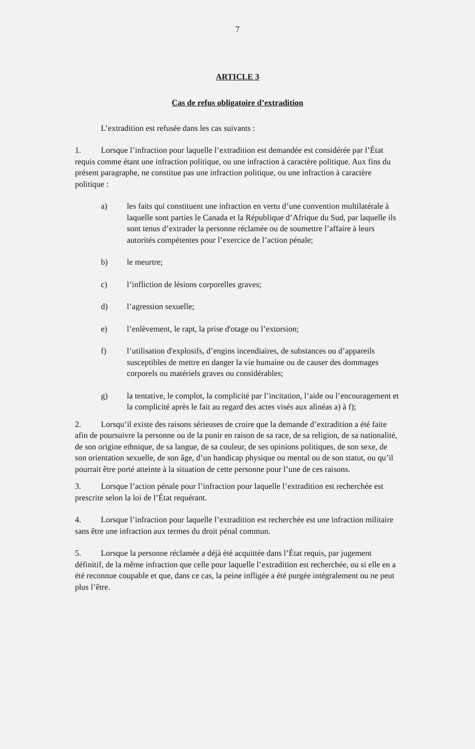7
ARTICLE 3
Cas de refus obligatoire d’extradition
L’extradition est refusée dans les cas suivants :
1. Lorsque l’infraction pour laquelle l’extradition est demandée est considérée par l’État requis comme étant une infraction politique, ou une infraction à caractère politique. Aux fins du présent paragraphe, ne constitue pas une infraction politique, ou une infraction à caractère politique :
a) les faits qui constituent une infraction en vertu d’une convention multilatérale à laquelle sont parties le Canada et la République d’Afrique du Sud, par laquelle ils sont tenus d’extrader la personne réclamée ou de soumettre l’affaire à leurs autorités compétentes pour l’exercice de l’action pénale;
b) le meurtre;
c) l’infliction de lésions corporelles graves;
d) l’agression sexuelle;
e) l’enlèvement, le rapt, la prise d'otage ou l’extorsion;
f) l’utilisation d'explosifs, d’engins incendiaires, de substances ou d’appareils susceptibles de mettre en danger la vie humaine ou de causer des dommages corporels ou matériels graves ou considérables;
g) la tentative, le complot, la complicité par l’incitation, l’aide ou l’encouragement et la complicité après le fait au regard des actes visés aux alinéas a) à f);
2. Lorsqu’il existe des raisons sérieuses de croire que la demande d’extradition a été faite afin de poursuivre la personne ou de la punir en raison de sa race, de sa religion, de sa nationalité, de son origine ethnique, de sa langue, de sa couleur, de ses opinions politiques, de son sexe, de son orientation sexuelle, de son âge, d’un handicap physique ou mental ou de son statut, ou qu’il pourrait être porté atteinte à la situation de cette personne pour l’une de ces raisons.
3. Lorsque l’action pénale pour l’infraction pour laquelle l’extradition est recherchée est prescrite selon la loi de l’État requérant.
4. Lorsque l’infraction pour laquelle l’extradition est recherchée est une infraction militaire sans être une infraction aux termes du droit pénal commun.
5. Lorsque la personne réclamée a déjà été acquittée dans l’État requis, par jugement définitif, de la même infraction que celle pour laquelle l’extradition est recherchée, ou si elle en a été reconnue coupable et que, dans ce cas, la peine infligée a été purgée intégralement ou ne peut plus l’être.